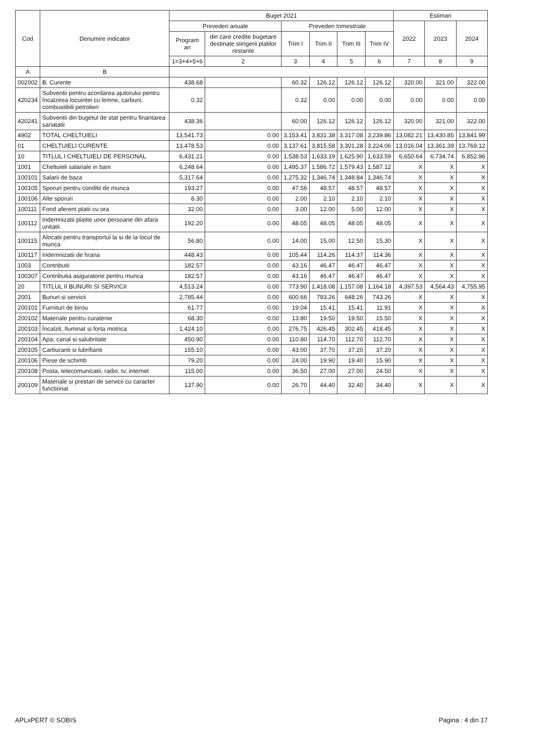| Cod | Denumire indicator | Buget 2021 | | | | | | Estimari | | |
| --- | --- | --- | --- | --- | --- | --- | --- | --- | --- | --- |
| | | Prevederi anuale | | Prevederi trimestriale | | | | 2022 | 2023 | 2024 |
| | | Program an | din care credite bugetare destinate stingerii platilor restante | Trim I | Trim II | Trim III | Trim IV | | | |
| | | 1=3+4+5+6 | 2 | 3 | 4 | 5 | 6 | 7 | 8 | 9 |
| A | B | | | | | | | | | |
| 002002 | B. Curente | 438.68 | | 60.32 | 126.12 | 126.12 | 126.12 | 320.00 | 321.00 | 322.00 |
| 420234 | Subventii pentru acordarea ajutorului pentru încalzirea locuintei cu lemne, carbuni, combustibili petrolieri | 0.32 | | 0.32 | 0.00 | 0.00 | 0.00 | 0.00 | 0.00 | 0.00 |
| 420241 | Subventii din bugetul de stat pentru finantarea sanatatii | 438.36 | | 60.00 | 126.12 | 126.12 | 126.12 | 320.00 | 321.00 | 322.00 |
| 4902 | TOTAL CHELTUIELI | 13,541.73 | 0.00 | 3,153.41 | 3,831.38 | 3,317.08 | 3,239.86 | 13,082.21 | 13,430.85 | 13,841.99 |
| 01 | CHELTUIELI CURENTE | 13,478.53 | 0.00 | 3,137.61 | 3,815.58 | 3,301.28 | 3,224.06 | 13,016.04 | 13,361.39 | 13,769.12 |
| 10 | TITLUL I CHELTUIELI DE PERSONAL | 6,431.21 | 0.00 | 1,538.53 | 1,633.19 | 1,625.90 | 1,633.59 | 6,650.64 | 6,734.74 | 6,852.96 |
| 1001 | Cheltuieli salariale in bani | 6,248.64 | 0.00 | 1,495.37 | 1,586.72 | 1,579.43 | 1,587.12 | X | X | X |
| 100101 | Salarii de baza | 5,317.64 | 0.00 | 1,275.32 | 1,346.74 | 1,348.84 | 1,346.74 | X | X | X |
| 100105 | Sporuri pentru conditii de munca | 193.27 | 0.00 | 47.56 | 48.57 | 48.57 | 48.57 | X | X | X |
| 100106 | Alte sporuri | 8.30 | 0.00 | 2.00 | 2.10 | 2.10 | 2.10 | X | X | X |
| 100111 | Fond aferent platii cu ora | 32.00 | 0.00 | 3.00 | 12.00 | 5.00 | 12.00 | X | X | X |
| 100112 | Indemnizatii platite unor persoane din afara unitatii | 192.20 | 0.00 | 48.05 | 48.05 | 48.05 | 48.05 | X | X | X |
| 100115 | Alocatii pentru transportul la si de la locul de munca | 56.80 | 0.00 | 14.00 | 15.00 | 12.50 | 15.30 | X | X | X |
| 100117 | Indemnizatii de hrana | 448.43 | 0.00 | 105.44 | 114.26 | 114.37 | 114.36 | X | X | X |
| 1003 | Contributii | 182.57 | 0.00 | 43.16 | 46.47 | 46.47 | 46.47 | X | X | X |
| 100307 | Contributia asiguratorie pentru munca | 182.57 | 0.00 | 43.16 | 46.47 | 46.47 | 46.47 | X | X | X |
| 20 | TITLUL II BUNURI SI SERVICII | 4,513.24 | 0.00 | 773.90 | 1,418.08 | 1,157.08 | 1,164.18 | 4,397.53 | 4,564.43 | 4,755.95 |
| 2001 | Bunuri si servicii | 2,785.44 | 0.00 | 600.66 | 793.26 | 648.26 | 743.26 | X | X | X |
| 200101 | Furnituri de birou | 61.77 | 0.00 | 19.04 | 15.41 | 15.41 | 11.91 | X | X | X |
| 200102 | Materiale pentru curatenie | 68.30 | 0.00 | 13.80 | 19.50 | 19.50 | 15.50 | X | X | X |
| 200103 | Încalzit, Iluminat si forta motrica | 1,424.10 | 0.00 | 276.75 | 426.45 | 302.45 | 418.45 | X | X | X |
| 200104 | Apa, canal si salubritate | 450.90 | 0.00 | 110.80 | 114.70 | 112.70 | 112.70 | X | X | X |
| 200105 | Carburanti si lubrifianti | 155.10 | 0.00 | 43.00 | 37.70 | 37.20 | 37.20 | X | X | X |
| 200106 | Piese de schimb | 79.20 | 0.00 | 24.00 | 19.90 | 19.40 | 15.90 | X | X | X |
| 200108 | Posta, telecomunicatii, radio, tv, internet | 115.00 | 0.00 | 36.50 | 27.00 | 27.00 | 24.50 | X | X | X |
| 200109 | Materiale si prestari de servicii cu caracter functional | 137.90 | 0.00 | 26.70 | 44.40 | 32.40 | 34.40 | X | X | X |
APLxPERT © SOBIS Pagina : 4 din 17